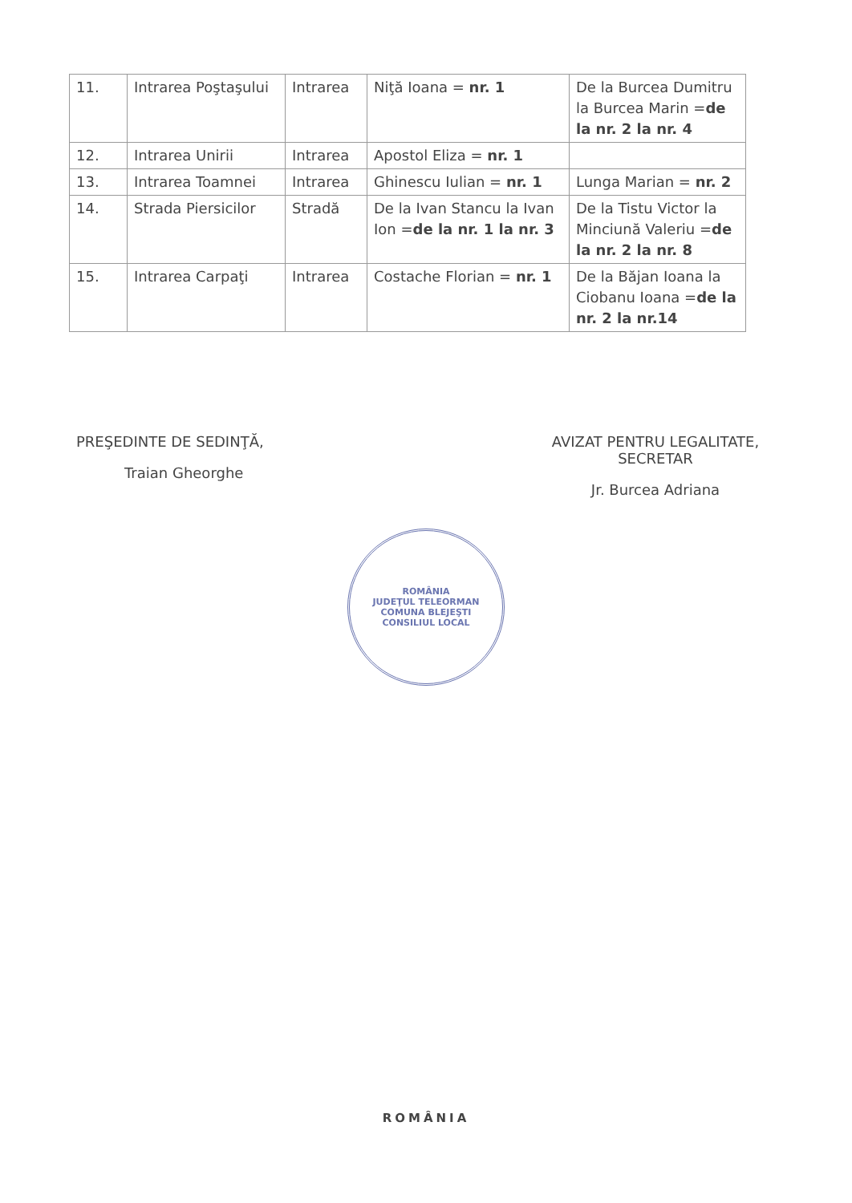| 11. | Intrarea Poştaşului | Intrarea | Niţă Ioana = nr. 1 | De la Burcea Dumitru la Burcea Marin = de la nr. 2 la nr. 4 |
| 12. | Intrarea Unirii | Intrarea | Apostol Eliza = nr. 1 | |
| 13. | Intrarea Toamnei | Intrarea | Ghinescu Iulian = nr. 1 | Lunga Marian = nr. 2 |
| 14. | Strada Piersicilor | Stradă | De la Ivan Stancu la Ivan Ion = de la nr. 1 la nr. 3 | De la Tistu Victor la Minciună Valeriu = de la nr. 2 la nr. 8 |
| 15. | Intrarea Carpaţi | Intrarea | Costache Florian = nr. 1 | De la Băjan Ioana la Ciobanu Ioana = de la nr. 2 la nr.14 |
PREŞEDINTE DE SEDINŢĂ,
Traian Gheorghe
AVIZAT PENTRU LEGALITATE,
SECRETAR
Jr. Burcea Adriana
ROMÂNIA
JUDEŢUL TELEORMAN
COMUNA BLEJEŞTI
CONSILIUL LOCAL
ROMÂNIA